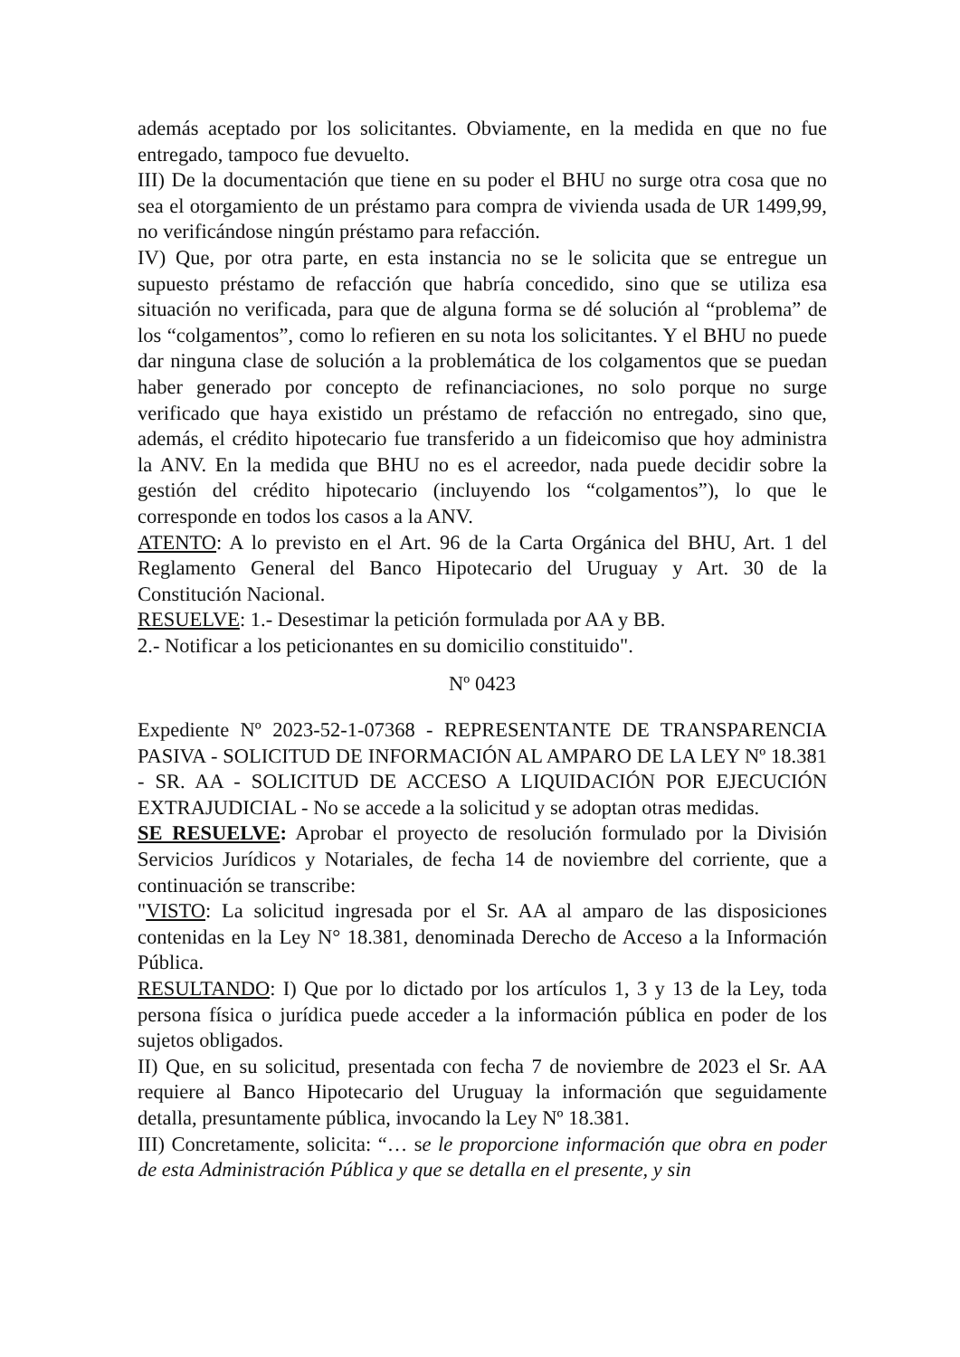además aceptado por los solicitantes. Obviamente, en la medida en que no fue entregado, tampoco fue devuelto.
III) De la documentación que tiene en su poder el BHU no surge otra cosa que no sea el otorgamiento de un préstamo para compra de vivienda usada de UR 1499,99, no verificándose ningún préstamo para refacción.
IV) Que, por otra parte, en esta instancia no se le solicita que se entregue un supuesto préstamo de refacción que habría concedido, sino que se utiliza esa situación no verificada, para que de alguna forma se dé solución al “problema” de los “colgamentos”, como lo refieren en su nota los solicitantes. Y el BHU no puede dar ninguna clase de solución a la problemática de los colgamentos que se puedan haber generado por concepto de refinanciaciones, no solo porque no surge verificado que haya existido un préstamo de refacción no entregado, sino que, además, el crédito hipotecario fue transferido a un fideicomiso que hoy administra la ANV. En la medida que BHU no es el acreedor, nada puede decidir sobre la gestión del crédito hipotecario (incluyendo los “colgamentos”), lo que le corresponde en todos los casos a la ANV.
ATENTO: A lo previsto en el Art. 96 de la Carta Orgánica del BHU, Art. 1 del Reglamento General del Banco Hipotecario del Uruguay y Art. 30 de la Constitución Nacional.
RESUELVE: 1.- Desestimar la petición formulada por AA y BB.
2.- Notificar a los peticionantes en su domicilio constituido".
Nº 0423
Expediente Nº 2023-52-1-07368 - REPRESENTANTE DE TRANSPARENCIA PASIVA - SOLICITUD DE INFORMACIÓN AL AMPARO DE LA LEY Nº 18.381 - SR. AA - SOLICITUD DE ACCESO A LIQUIDACIÓN POR EJECUCIÓN EXTRAJUDICIAL - No se accede a la solicitud y se adoptan otras medidas.
SE RESUELVE: Aprobar el proyecto de resolución formulado por la División Servicios Jurídicos y Notariales, de fecha 14 de noviembre del corriente, que a continuación se transcribe:
"VISTO: La solicitud ingresada por el Sr. AA al amparo de las disposiciones contenidas en la Ley N° 18.381, denominada Derecho de Acceso a la Información Pública.
RESULTANDO: I) Que por lo dictado por los artículos 1, 3 y 13 de la Ley, toda persona física o jurídica puede acceder a la información pública en poder de los sujetos obligados.
II) Que, en su solicitud, presentada con fecha 7 de noviembre de 2023 el Sr. AA requiere al Banco Hipotecario del Uruguay la información que seguidamente detalla, presuntamente pública, invocando la Ley Nº 18.381.
III) Concretamente, solicita: “… se le proporcione información que obra en poder de esta Administración Pública y que se detalla en el presente, y sin